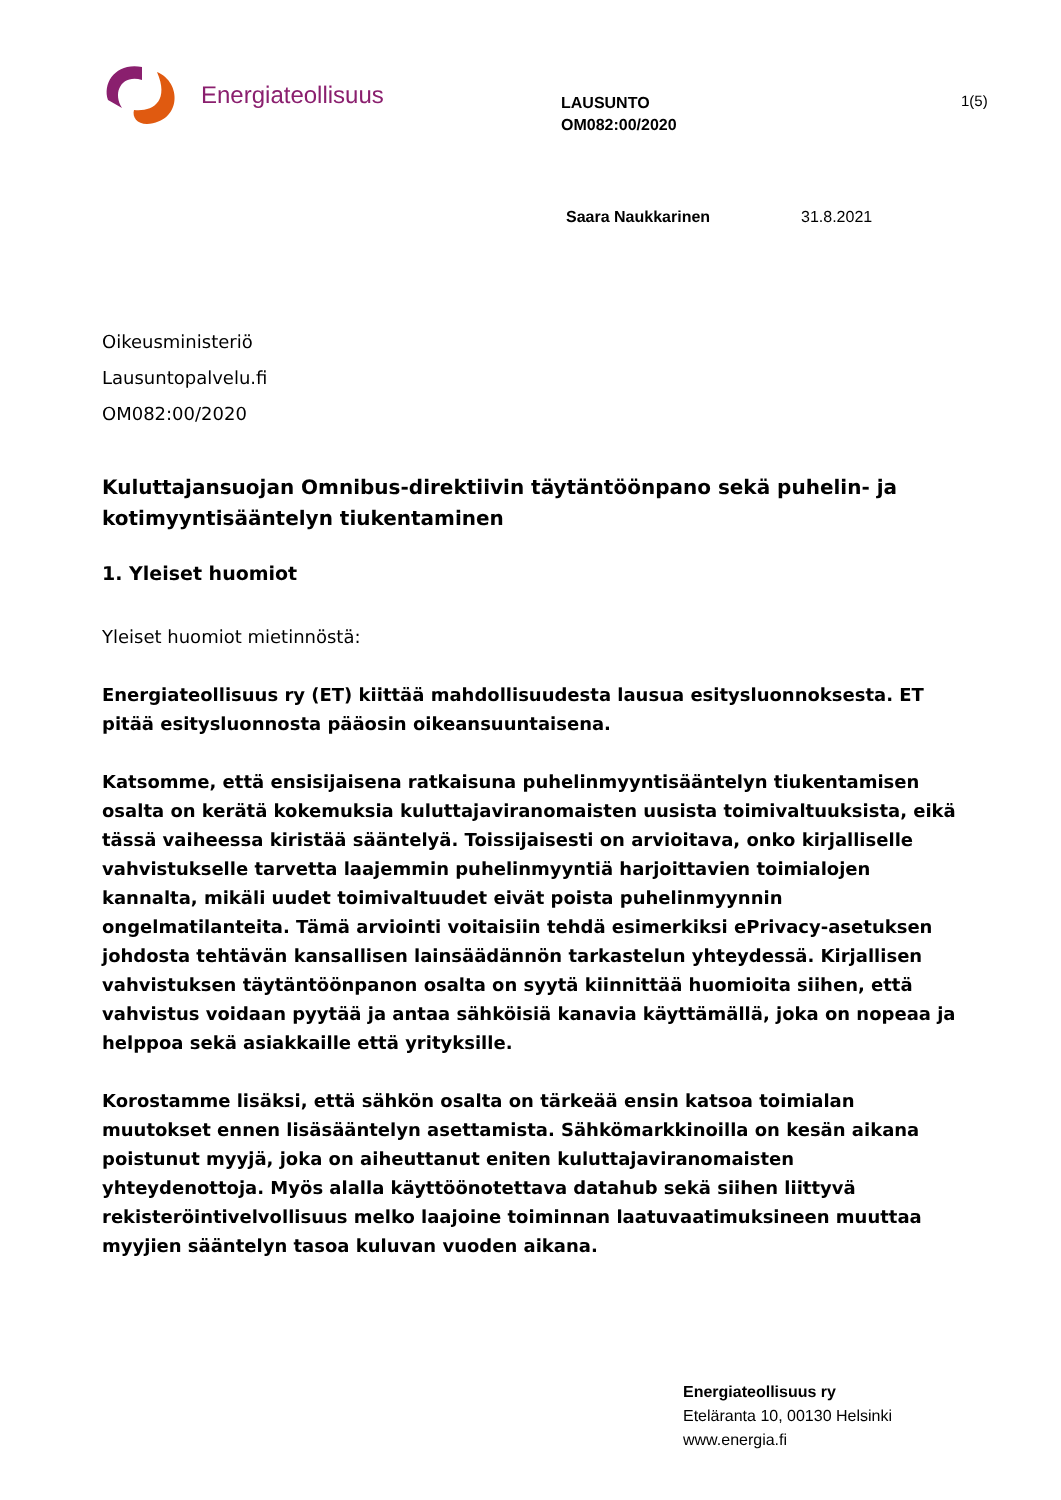Energiateollisuus
LAUSUNTO
OM082:00/2020
1(5)
Saara Naukkarinen 31.8.2021
Oikeusministeriö
Lausuntopalvelu.fi
OM082:00/2020
Kuluttajansuojan Omnibus-direktiivin täytäntöönpano sekä puhelin- ja kotimyyntisääntelyn tiukentaminen
1. Yleiset huomiot
Yleiset huomiot mietinnöstä:
Energiateollisuus ry (ET) kiittää mahdollisuudesta lausua esitysluonnoksesta. ET pitää esitysluonnosta pääosin oikeansuuntaisena.
Katsomme, että ensisijaisena ratkaisuna puhelinmyyntisääntelyn tiukentamisen osalta on kerätä kokemuksia kuluttajaviranomaisten uusista toimivaltuuksista, eikä tässä vaiheessa kiristää sääntelyä. Toissijaisesti on arvioitava, onko kirjalliselle vahvistukselle tarvetta laajemmin puhelinmyyntiä harjoittavien toimialojen kannalta, mikäli uudet toimivaltuudet eivät poista puhelinmyynnin ongelmatilanteita. Tämä arviointi voitaisiin tehdä esimerkiksi ePrivacy-asetuksen johdosta tehtävän kansallisen lainsäädännön tarkastelun yhteydessä. Kirjallisen vahvistuksen täytäntöönpanon osalta on syytä kiinnittää huomioita siihen, että vahvistus voidaan pyytää ja antaa sähköisiä kanavia käyttämällä, joka on nopeaa ja helppoa sekä asiakkaille että yrityksille.
Korostamme lisäksi, että sähkön osalta on tärkeää ensin katsoa toimialan muutokset ennen lisäsääntelyn asettamista. Sähkömarkkinoilla on kesän aikana poistunut myyjä, joka on aiheuttanut eniten kuluttajaviranomaisten yhteydenottoja. Myös alalla käyttöönotettava datahub sekä siihen liittyvä rekisteröintivelvollisuus melko laajoine toiminnan laatuvaatimuksineen muuttaa myyjien sääntelyn tasoa kuluvan vuoden aikana.
Energiateollisuus ry
Eteläranta 10, 00130 Helsinki
www.energia.fi